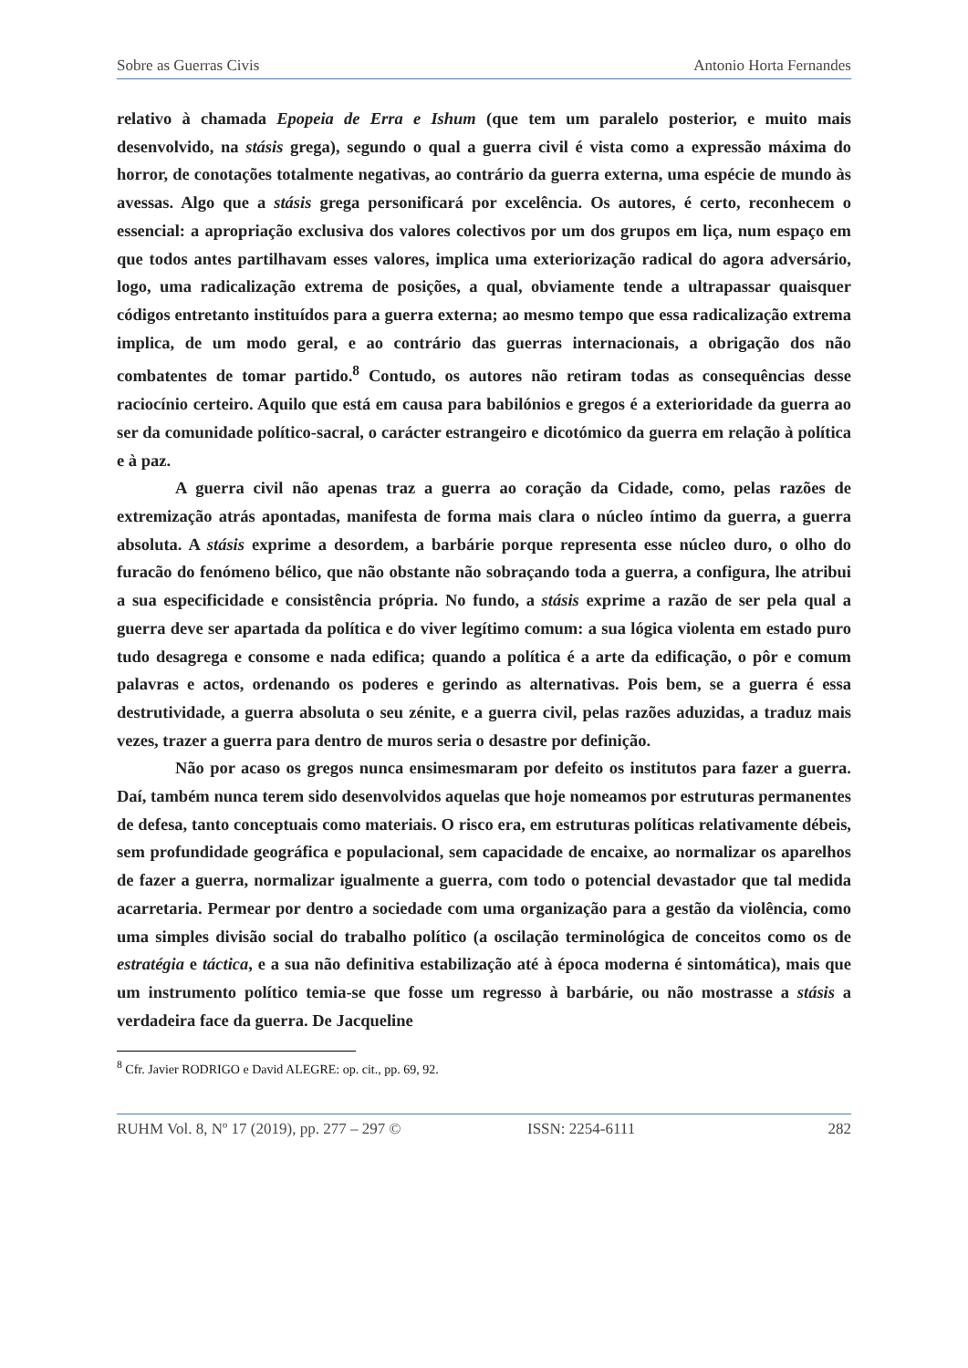Sobre as Guerras Civis Antonio Horta Fernandes
relativo à chamada Epopeia de Erra e Ishum (que tem um paralelo posterior, e muito mais desenvolvido, na stásis grega), segundo o qual a guerra civil é vista como a expressão máxima do horror, de conotações totalmente negativas, ao contrário da guerra externa, uma espécie de mundo às avessas. Algo que a stásis grega personificará por excelência. Os autores, é certo, reconhecem o essencial: a apropriação exclusiva dos valores colectivos por um dos grupos em liça, num espaço em que todos antes partilhavam esses valores, implica uma exteriorização radical do agora adversário, logo, uma radicalização extrema de posições, a qual, obviamente tende a ultrapassar quaisquer códigos entretanto instituídos para a guerra externa; ao mesmo tempo que essa radicalização extrema implica, de um modo geral, e ao contrário das guerras internacionais, a obrigação dos não combatentes de tomar partido.<sup>8</sup> Contudo, os autores não retiram todas as consequências desse raciocínio certeiro. Aquilo que está em causa para babilónios e gregos é a exterioridade da guerra ao ser da comunidade político-sacral, o carácter estrangeiro e dicotómico da guerra em relação à política e à paz.
A guerra civil não apenas traz a guerra ao coração da Cidade, como, pelas razões de extremização atrás apontadas, manifesta de forma mais clara o núcleo íntimo da guerra, a guerra absoluta. A stásis exprime a desordem, a barbárie porque representa esse núcleo duro, o olho do furacão do fenómeno bélico, que não obstante não sobraçando toda a guerra, a configura, lhe atribui a sua especificidade e consistência própria. No fundo, a stásis exprime a razão de ser pela qual a guerra deve ser apartada da política e do viver legítimo comum: a sua lógica violenta em estado puro tudo desagrega e consome e nada edifica; quando a política é a arte da edificação, o pôr e comum palavras e actos, ordenando os poderes e gerindo as alternativas. Pois bem, se a guerra é essa destrutividade, a guerra absoluta o seu zénite, e a guerra civil, pelas razões aduzidas, a traduz mais vezes, trazer a guerra para dentro de muros seria o desastre por definição.
Não por acaso os gregos nunca ensimesmaram por defeito os institutos para fazer a guerra. Daí, também nunca terem sido desenvolvidos aquelas que hoje nomeamos por estruturas permanentes de defesa, tanto conceptuais como materiais. O risco era, em estruturas políticas relativamente débeis, sem profundidade geográfica e populacional, sem capacidade de encaixe, ao normalizar os aparelhos de fazer a guerra, normalizar igualmente a guerra, com todo o potencial devastador que tal medida acarretaria. Permear por dentro a sociedade com uma organização para a gestão da violência, como uma simples divisão social do trabalho político (a oscilação terminológica de conceitos como os de estratégia e táctica, e a sua não definitiva estabilização até à época moderna é sintomática), mais que um instrumento político temia-se que fosse um regresso à barbárie, ou não mostrasse a stásis a verdadeira face da guerra. De Jacqueline
<sup>8</sup> Cfr. Javier RODRIGO e David ALEGRE: op. cit., pp. 69, 92.
RUHM Vol. 8, Nº 17 (2019), pp. 277 – 297 © ISSN: 2254-6111 282